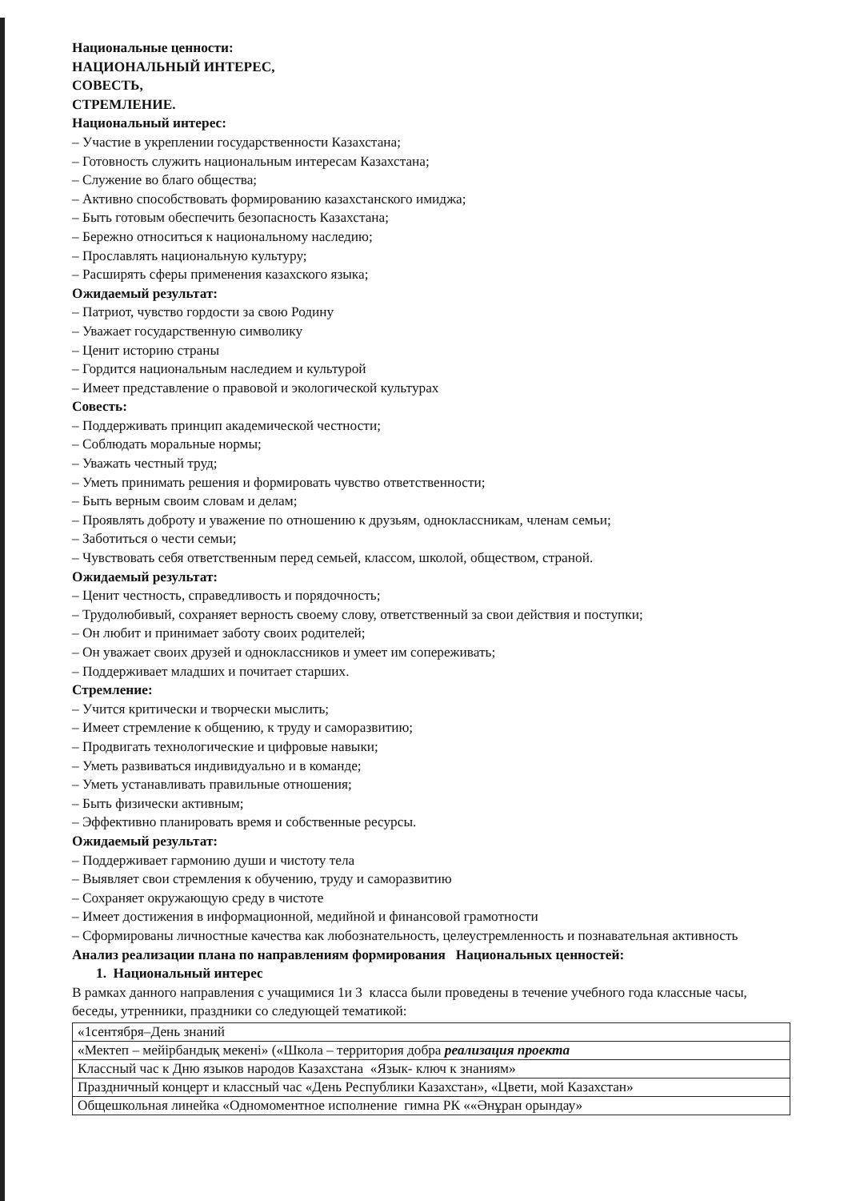Национальные ценности:
НАЦИОНАЛЬНЫЙ ИНТЕРЕС,
СОВЕСТЬ,
СТРЕМЛЕНИЕ.
Национальный интерес:
– Участие в укреплении государственности Казахстана;
– Готовность служить национальным интересам Казахстана;
– Служение во благо общества;
– Активно способствовать формированию казахстанского имиджа;
– Быть готовым обеспечить безопасность Казахстана;
– Бережно относиться к национальному наследию;
– Прославлять национальную культуру;
– Расширять сферы применения казахского языка;
Ожидаемый результат:
– Патриот, чувство гордости за свою Родину
– Уважает государственную символику
– Ценит историю страны
– Гордится национальным наследием и культурой
– Имеет представление о правовой и экологической культурах
Совесть:
– Поддерживать принцип академической честности;
– Соблюдать моральные нормы;
– Уважать честный труд;
– Уметь принимать решения и формировать чувство ответственности;
– Быть верным своим словам и делам;
– Проявлять доброту и уважение по отношению к друзьям, одноклассникам, членам семьи;
– Заботиться о чести семьи;
– Чувствовать себя ответственным перед семьей, классом, школой, обществом, страной.
Ожидаемый результат:
– Ценит честность, справедливость и порядочность;
– Трудолюбивый, сохраняет верность своему слову, ответственный за свои действия и поступки;
– Он любит и принимает заботу своих родителей;
– Он уважает своих друзей и одноклассников и умеет им сопереживать;
– Поддерживает младших и почитает старших.
Стремление:
– Учится критически и творчески мыслить;
– Имеет стремление к общению, к труду и саморазвитию;
– Продвигать технологические и цифровые навыки;
– Уметь развиваться индивидуально и в команде;
– Уметь устанавливать правильные отношения;
– Быть физически активным;
– Эффективно планировать время и собственные ресурсы.
Ожидаемый результат:
– Поддерживает гармонию души и чистоту тела
– Выявляет свои стремления к обучению, труду и саморазвитию
– Сохраняет окружающую среду в чистоте
– Имеет достижения в информационной, медийной и финансовой грамотности
– Сформированы личностные качества как любознательность, целеустремленность и познавательная активность
Анализ реализации плана по направлениям формирования Национальных ценностей:
1. Национальный интерес
В рамках данного направления с учащимися 1и 3 класса были проведены в течение учебного года классные часы, беседы, утренники, праздники со следующей тематикой:
| «1сентября–День знаний |
| «Мектеп – мейірбандық мекені» («Школа – территория добра реализация проекта |
| Классный час к Дню языков народов Казахстана «Язык- ключ к знаниям» |
| Праздничный концерт и классный час «День Республики Казахстан», «Цвети, мой Казахстан» |
| Общешкольная линейка «Одномоментное исполнение гимна РК ««Әнұран орындау» |